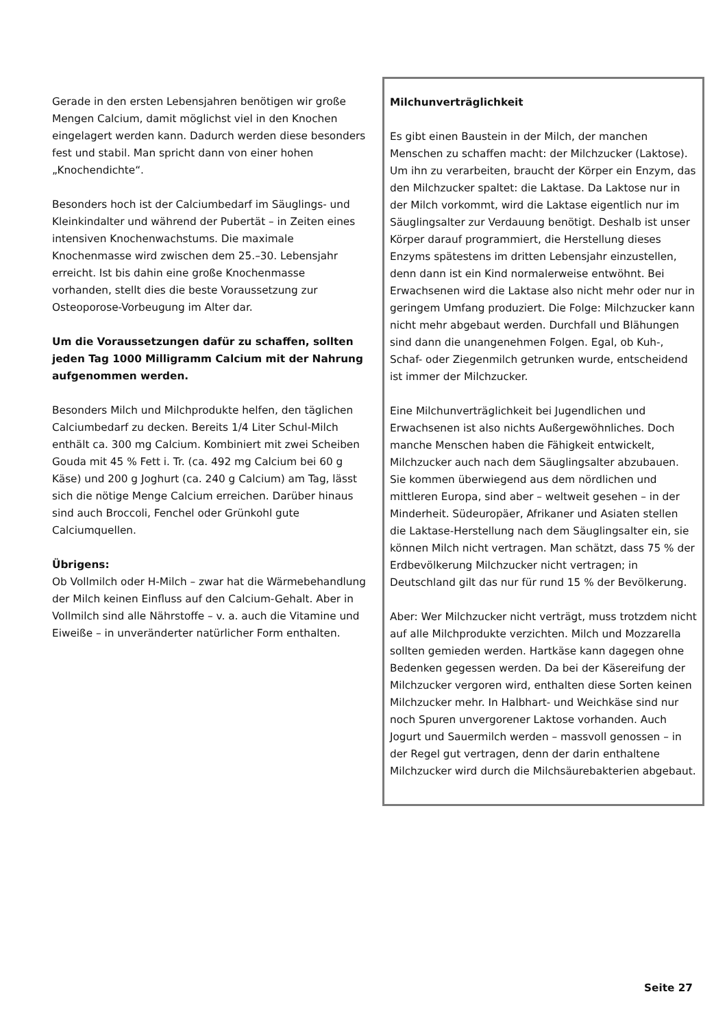Gerade in den ersten Lebensjahren benötigen wir große Mengen Calcium, damit möglichst viel in den Knochen eingelagert werden kann. Dadurch werden diese besonders fest und stabil. Man spricht dann von einer hohen „Knochendichte“.
Besonders hoch ist der Calciumbedarf im Säuglings- und Kleinkindalter und während der Pubertät – in Zeiten eines intensiven Knochenwachstums. Die maximale Knochenmasse wird zwischen dem 25.–30. Lebensjahr erreicht. Ist bis dahin eine große Knochenmasse vorhanden, stellt dies die beste Voraussetzung zur Osteoporose-Vorbeugung im Alter dar.
Um die Voraussetzungen dafür zu schaffen, sollten jeden Tag 1000 Milligramm Calcium mit der Nahrung aufgenommen werden.
Besonders Milch und Milchprodukte helfen, den täglichen Calciumbedarf zu decken. Bereits 1/4 Liter Schul-Milch enthält ca. 300 mg Calcium. Kombiniert mit zwei Scheiben Gouda mit 45 % Fett i. Tr. (ca. 492 mg Calcium bei 60 g Käse) und 200 g Joghurt (ca. 240 g Calcium) am Tag, lässt sich die nötige Menge Calcium erreichen. Darüber hinaus sind auch Broccoli, Fenchel oder Grünkohl gute Calciumquellen.
Übrigens:
Ob Vollmilch oder H-Milch – zwar hat die Wärmebehandlung der Milch keinen Einfluss auf den Calcium-Gehalt. Aber in Vollmilch sind alle Nährstoffe – v. a. auch die Vitamine und Eiweiße – in unveränderter natürlicher Form enthalten.
Milchunverträglichkeit
Es gibt einen Baustein in der Milch, der manchen Menschen zu schaffen macht: der Milchzucker (Laktose). Um ihn zu verarbeiten, braucht der Körper ein Enzym, das den Milchzucker spaltet: die Laktase. Da Laktose nur in der Milch vorkommt, wird die Laktase eigentlich nur im Säuglingsalter zur Verdauung benötigt. Deshalb ist unser Körper darauf programmiert, die Herstellung dieses Enzyms spätestens im dritten Lebensjahr einzustellen, denn dann ist ein Kind normalerweise entwöhnt. Bei Erwachsenen wird die Laktase also nicht mehr oder nur in geringem Umfang produziert. Die Folge: Milchzucker kann nicht mehr abgebaut werden. Durchfall und Blähungen sind dann die unangenehmen Folgen. Egal, ob Kuh-, Schaf- oder Ziegenmilch getrunken wurde, entscheidend ist immer der Milchzucker.
Eine Milchunverträglichkeit bei Jugendlichen und Erwachsenen ist also nichts Außergewöhnliches. Doch manche Menschen haben die Fähigkeit entwickelt, Milchzucker auch nach dem Säuglingsalter abzubauen. Sie kommen überwiegend aus dem nördlichen und mittleren Europa, sind aber – weltweit gesehen – in der Minderheit. Südeuropäer, Afrikaner und Asiaten stellen die Laktase-Herstellung nach dem Säuglingsalter ein, sie können Milch nicht vertragen. Man schätzt, dass 75 % der Erdbevölkerung Milchzucker nicht vertragen; in Deutschland gilt das nur für rund 15 % der Bevölkerung.
Aber: Wer Milchzucker nicht verträgt, muss trotzdem nicht auf alle Milchprodukte verzichten. Milch und Mozzarella sollten gemieden werden. Hartkäse kann dagegen ohne Bedenken gegessen werden. Da bei der Käsereifung der Milchzucker vergoren wird, enthalten diese Sorten keinen Milchzucker mehr. In Halbhart- und Weichkäse sind nur noch Spuren unvergorener Laktose vorhanden. Auch Jogurt und Sauermilch werden – massvoll genossen – in der Regel gut vertragen, denn der darin enthaltene Milchzucker wird durch die Milchsäurebakterien abgebaut.
Seite 27